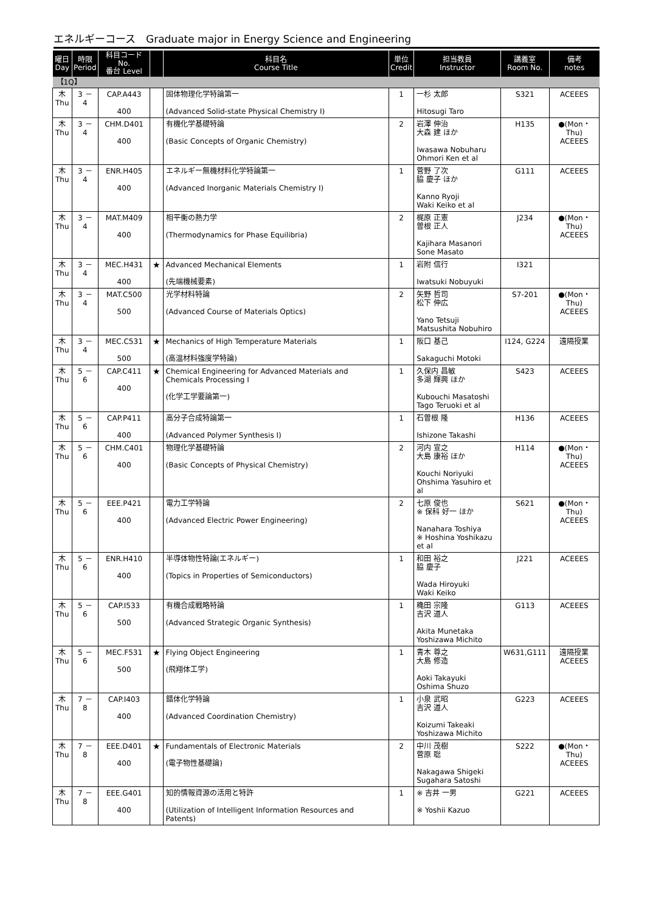エネルギーコース　Graduate major in Energy Science and Engineering
| 曜日 Day | 時限 Period | 科目コード No. 番台 Level | | 科目名 Course Title | 単位 Credit | 担当教員 Instructor | 講義室 Room No. | 備考 notes |
| --- | --- | --- | --- | --- | --- | --- | --- | --- |
| 【1Q】 | | | | | | | | |
| 木 Thu | 3 － 4 | CAP.A443 400 | | 固体物理化学特論第一 (Advanced Solid-state Physical Chemistry I) | 1 | 一杉 太郎 Hitosugi Taro | S321 | ACEEES |
| 木 Thu | 3 － 4 | CHM.D401 400 | | 有機化学基礎特論 (Basic Concepts of Organic Chemistry) | 2 | 岩澤 伸治 大森 建 ほか Iwasawa Nobuharu Ohmori Ken et al | H135 | ●(Mon・Thu) ACEEES |
| 木 Thu | 3 － 4 | ENR.H405 400 | | エネルギー無機材料化学特論第一 (Advanced Inorganic Materials Chemistry I) | 1 | 菅野 了次 脇 慶子 ほか Kanno Ryoji Waki Keiko et al | G111 | ACEEES |
| 木 Thu | 3 － 4 | MAT.M409 400 | | 相平衡の熱力学 (Thermodynamics for Phase Equilibria) | 2 | 梶原 正憲 曽根 正人 Kajihara Masanori Sone Masato | J234 | ●(Mon・Thu) ACEEES |
| 木 Thu | 3 － 4 | MEC.H431 400 | ★ | Advanced Mechanical Elements (先端機械要素) | 1 | 岩附 信行 Iwatsuki Nobuyuki | I321 | |
| 木 Thu | 3 － 4 | MAT.C500 500 | | 光学材料特論 (Advanced Course of Materials Optics) | 2 | 矢野 哲司 松下 伸広 Yano Tetsuji Matsushita Nobuhiro | S7-201 | ●(Mon・Thu) ACEEES |
| 木 Thu | 3 － 4 | MEC.C531 500 | ★ | Mechanics of High Temperature Materials (高温材料強度学特論) | 1 | 阪口 基己 Sakaguchi Motoki | I124, G224 | 遠隔授業 |
| 木 Thu | 5 － 6 | CAP.C411 400 | ★ | Chemical Engineering for Advanced Materials and Chemicals Processing I (化学工学要論第一) | 1 | 久保内 昌敏 多湖 輝興 ほか Kubouchi Masatoshi Tago Teruoki et al | S423 | ACEEES |
| 木 Thu | 5 － 6 | CAP.P411 400 | | 高分子合成特論第一 (Advanced Polymer Synthesis I) | 1 | 石曽根 隆 Ishizone Takashi | H136 | ACEEES |
| 木 Thu | 5 － 6 | CHM.C401 400 | | 物理化学基礎特論 (Basic Concepts of Physical Chemistry) | 2 | 河内 宣之 大島 康裕 ほか Kouchi Noriyuki Ohshima Yasuhiro et al | H114 | ●(Mon・Thu) ACEEES |
| 木 Thu | 5 － 6 | EEE.P421 400 | | 電力工学特論 (Advanced Electric Power Engineering) | 2 | 七原 俊也 ※ 保科 好一 ほか Nanahara Toshiya ※ Hoshina Yoshikazu et al | S621 | ●(Mon・Thu) ACEEES |
| 木 Thu | 5 － 6 | ENR.H410 400 | | 半導体物性特論(エネルギー) (Topics in Properties of Semiconductors) | 1 | 和田 裕之 脇 慶子 Wada Hiroyuki Waki Keiko | J221 | ACEEES |
| 木 Thu | 5 － 6 | CAP.I533 500 | | 有機合成戦略特論 (Advanced Strategic Organic Synthesis) | 1 | 穐田 宗隆 吉沢 道人 Akita Munetaka Yoshizawa Michito | G113 | ACEEES |
| 木 Thu | 5 － 6 | MEC.F531 500 | ★ | Flying Object Engineering (飛翔体工学) | 1 | 青木 尊之 大島 修造 Aoki Takayuki Oshima Shuzo | W631,G111 | 遠隔授業 ACEEES |
| 木 Thu | 7 － 8 | CAP.I403 400 | | 錯体化学特論 (Advanced Coordination Chemistry) | 1 | 小泉 武昭 吉沢 道人 Koizumi Takeaki Yoshizawa Michito | G223 | ACEEES |
| 木 Thu | 7 － 8 | EEE.D401 400 | ★ | Fundamentals of Electronic Materials (電子物性基礎論) | 2 | 中川 茂樹 菅原 聡 Nakagawa Shigeki Sugahara Satoshi | S222 | ●(Mon・Thu) ACEEES |
| 木 Thu | 7 － 8 | EEE.G401 400 | | 知的情報資源の活用と特許 (Utilization of Intelligent Information Resources and Patents) | 1 | ※ 吉井 一男 ※ Yoshii Kazuo | G221 | ACEEES |